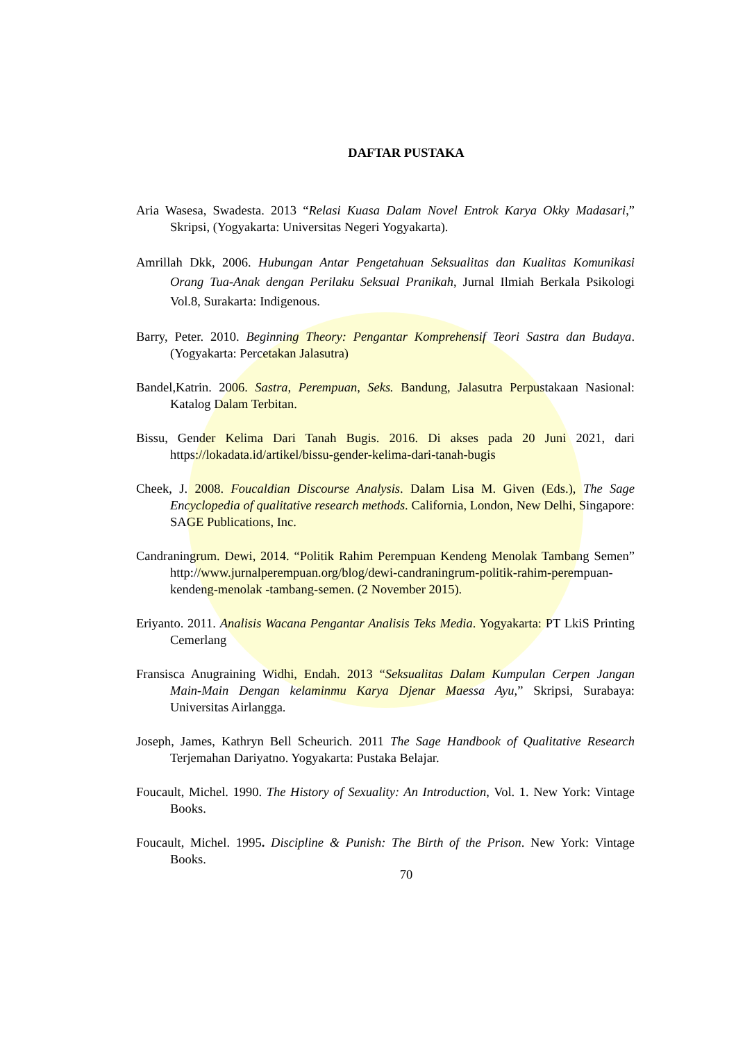DAFTAR PUSTAKA
Aria Wasesa, Swadesta. 2013 “Relasi Kuasa Dalam Novel Entrok Karya Okky Madasari,” Skripsi, (Yogyakarta: Universitas Negeri Yogyakarta).
Amrillah Dkk, 2006. Hubungan Antar Pengetahuan Seksualitas dan Kualitas Komunikasi Orang Tua-Anak dengan Perilaku Seksual Pranikah, Jurnal Ilmiah Berkala Psikologi Vol.8, Surakarta: Indigenous.
Barry, Peter. 2010. Beginning Theory: Pengantar Komprehensif Teori Sastra dan Budaya. (Yogyakarta: Percetakan Jalasutra)
Bandel,Katrin. 2006. Sastra, Perempuan, Seks. Bandung, Jalasutra Perpustakaan Nasional: Katalog Dalam Terbitan.
Bissu, Gender Kelima Dari Tanah Bugis. 2016. Di akses pada 20 Juni 2021, dari https://lokadata.id/artikel/bissu-gender-kelima-dari-tanah-bugis
Cheek, J. 2008. Foucaldian Discourse Analysis. Dalam Lisa M. Given (Eds.), The Sage Encyclopedia of qualitative research methods. California, London, New Delhi, Singapore: SAGE Publications, Inc.
Candraningrum. Dewi, 2014. “Politik Rahim Perempuan Kendeng Menolak Tambang Semen” http://www.jurnalperempuan.org/blog/dewi-candraningrum-politik-rahim-perempuan-kendeng-menolak -tambang-semen. (2 November 2015).
Eriyanto. 2011. Analisis Wacana Pengantar Analisis Teks Media. Yogyakarta: PT LkiS Printing Cemerlang
Fransisca Anugraining Widhi, Endah. 2013 “Seksualitas Dalam Kumpulan Cerpen Jangan Main-Main Dengan kelaminmu Karya Djenar Maessa Ayu,” Skripsi, Surabaya: Universitas Airlangga.
Joseph, James, Kathryn Bell Scheurich. 2011 The Sage Handbook of Qualitative Research Terjemahan Dariyatno. Yogyakarta: Pustaka Belajar.
Foucault, Michel. 1990. The History of Sexuality: An Introduction, Vol. 1. New York: Vintage Books.
Foucault, Michel. 1995. Discipline & Punish: The Birth of the Prison. New York: Vintage Books.
70